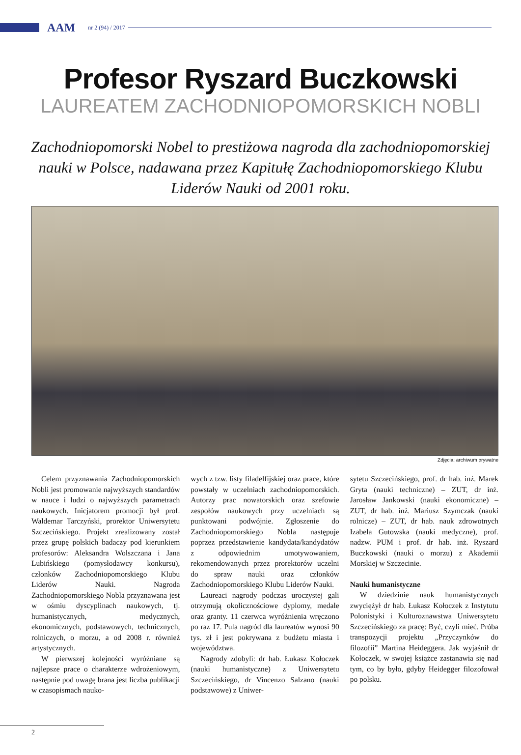AAM nr 2 (94) / 2017
Profesor Ryszard Buczkowski
LAUREATEM ZACHODNIOPOMORSKICH NOBLI
Zachodniopomorski Nobel to prestiżowa nagroda dla zachodniopomorskiej nauki w Polsce, nadawana przez Kapitułę Zachodniopomorskiego Klubu Liderów Nauki od 2001 roku.
Zdjęcia: archiwum prywatne
Celem przyznawania Zachodniopomorskich Nobli jest promowanie najwyższych standardów w nauce i ludzi o najwyższych parametrach naukowych. Inicjatorem promocji był prof. Waldemar Tarczyński, prorektor Uniwersytetu Szczecińskiego. Projekt zrealizowany został przez grupę polskich badaczy pod kierunkiem profesorów: Aleksandra Wolszczana i Jana Lubińskiego (pomysłodawcy konkursu), członków Zachodniopomorskiego Klubu Liderów Nauki. Nagroda Zachodniopomorskiego Nobla przyznawana jest w ośmiu dyscyplinach naukowych, tj. humanistycznych, medycznych, ekonomicznych, podstawowych, technicznych, rolniczych, o morzu, a od 2008 r. również artystycznych.
W pierwszej kolejności wyróżniane są najlepsze prace o charakterze wdrożeniowym, następnie pod uwagę brana jest liczba publikacji w czasopismach nauko-
wych z tzw. listy filadelfijskiej oraz prace, które powstały w uczelniach zachodniopomorskich. Autorzy prac nowatorskich oraz szefowie zespołów naukowych przy uczelniach są punktowani podwójnie. Zgłoszenie do Zachodniopomorskiego Nobla następuje poprzez przedstawienie kandydata/kandydatów z odpowiednim umotywowaniem, rekomendowanych przez prorektorów uczelni do spraw nauki oraz członków Zachodniopomorskiego Klubu Liderów Nauki.
Laureaci nagrody podczas uroczystej gali otrzymują okolicznościowe dyplomy, medale oraz granty. 11 czerwca wyróżnienia wręczono po raz 17. Pula nagród dla laureatów wynosi 90 tys. zł i jest pokrywana z budżetu miasta i województwa.
Nagrody zdobyli: dr hab. Łukasz Kołoczek (nauki humanistyczne) z Uniwersytetu Szczecińskiego, dr Vincenzo Salzano (nauki podstawowe) z Uniwer-
sytetu Szczecińskiego, prof. dr hab. inż. Marek Gryta (nauki techniczne) – ZUT, dr inż. Jarosław Jankowski (nauki ekonomiczne) – ZUT, dr hab. inż. Mariusz Szymczak (nauki rolnicze) – ZUT, dr hab. nauk zdrowotnych Izabela Gutowska (nauki medyczne), prof. nadzw. PUM i prof. dr hab. inż. Ryszard Buczkowski (nauki o morzu) z Akademii Morskiej w Szczecinie.
Nauki humanistyczne
W dziedzinie nauk humanistycznych zwyciężył dr hab. Łukasz Kołoczek z Instytutu Polonistyki i Kulturoznawstwa Uniwersytetu Szczecińskiego za pracę: Być, czyli mieć. Próba transpozycji projektu „Przyczynków do filozofii” Martina Heideggera. Jak wyjaśnił dr Kołoczek, w swojej książce zastanawia się nad tym, co by było, gdyby Heidegger filozofował po polsku.
2